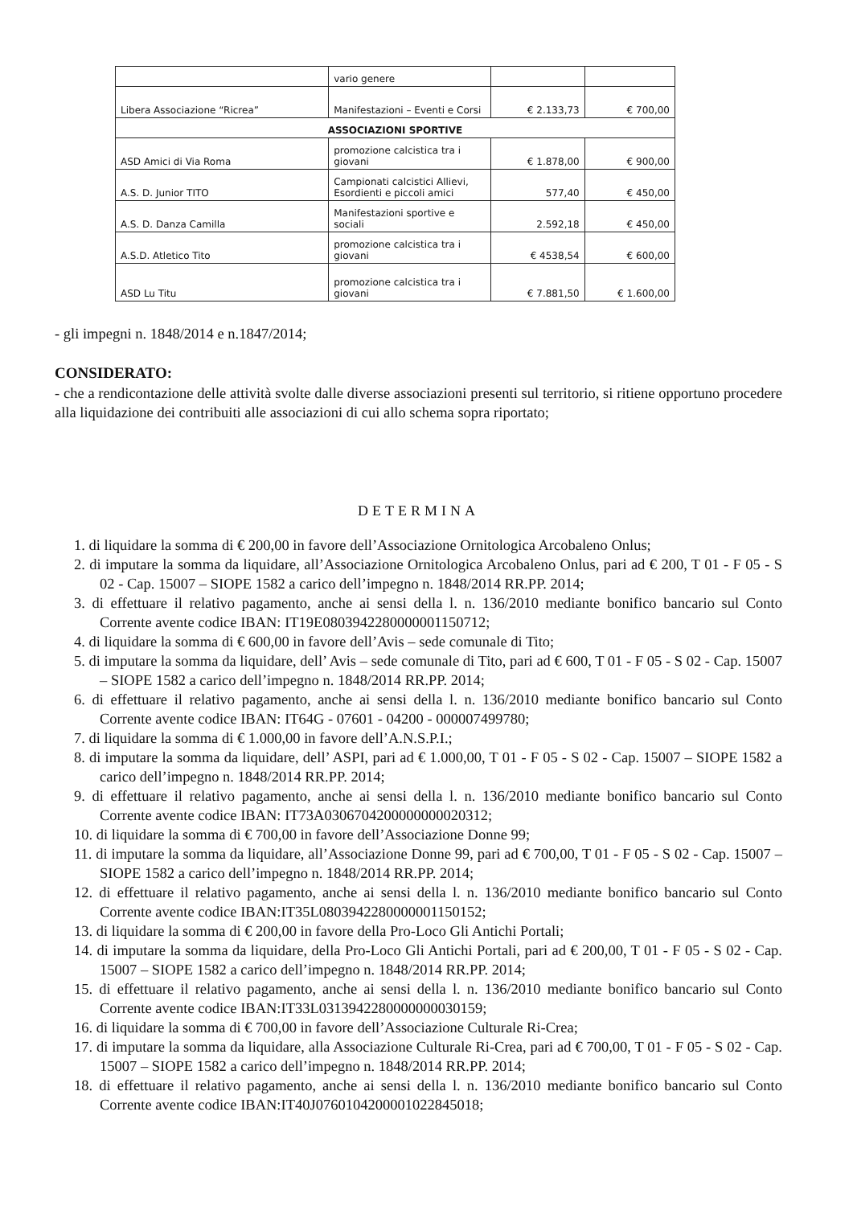| | vario genere | | |
| Libera Associazione “Ricrea” | Manifestazioni – Eventi e Corsi | € 2.133,73 | € 700,00 |
| ASSOCIAZIONI SPORTIVE | | | |
| ASD Amici di Via Roma | promozione calcistica tra i giovani | € 1.878,00 | € 900,00 |
| A.S. D. Junior TITO | Campionati calcistici Allievi, Esordienti e piccoli amici | 577,40 | € 450,00 |
| A.S. D. Danza Camilla | Manifestazioni sportive e sociali | 2.592,18 | € 450,00 |
| A.S.D. Atletico Tito | promozione calcistica tra i giovani | € 4538,54 | € 600,00 |
| ASD Lu Titu | promozione calcistica tra i giovani | € 7.881,50 | € 1.600,00 |
- gli impegni n. 1848/2014 e n.1847/2014;
CONSIDERATO:
- che a rendicontazione delle attività svolte dalle diverse associazioni presenti sul territorio, si ritiene opportuno procedere alla liquidazione dei contribuiti alle associazioni di cui allo schema sopra riportato;
DETERMINA
1. di liquidare la somma di € 200,00 in favore dell’Associazione Ornitologica Arcobaleno Onlus;
2. di imputare la somma da liquidare, all’Associazione Ornitologica Arcobaleno Onlus, pari ad € 200, T 01 - F 05 - S 02 - Cap. 15007 – SIOPE 1582 a carico dell’impegno n. 1848/2014 RR.PP. 2014;
3. di effettuare il relativo pagamento, anche ai sensi della l. n. 136/2010 mediante bonifico bancario sul Conto Corrente avente codice IBAN: IT19E0803942280000001150712;
4. di liquidare la somma di € 600,00 in favore dell’Avis – sede comunale di Tito;
5. di imputare la somma da liquidare, dell’ Avis – sede comunale di Tito, pari ad € 600, T 01 - F 05 - S 02 - Cap. 15007 – SIOPE 1582 a carico dell’impegno n. 1848/2014 RR.PP. 2014;
6. di effettuare il relativo pagamento, anche ai sensi della l. n. 136/2010 mediante bonifico bancario sul Conto Corrente avente codice IBAN: IT64G - 07601 - 04200 - 000007499780;
7. di liquidare la somma di € 1.000,00 in favore dell’A.N.S.P.I.;
8. di imputare la somma da liquidare, dell’ ASPI, pari ad € 1.000,00, T 01 - F 05 - S 02 - Cap. 15007 – SIOPE 1582 a carico dell’impegno n. 1848/2014 RR.PP. 2014;
9. di effettuare il relativo pagamento, anche ai sensi della l. n. 136/2010 mediante bonifico bancario sul Conto Corrente avente codice IBAN: IT73A0306704200000000020312;
10. di liquidare la somma di € 700,00 in favore dell’Associazione Donne 99;
11. di imputare la somma da liquidare, all’Associazione Donne 99, pari ad € 700,00, T 01 - F 05 - S 02 - Cap. 15007 – SIOPE 1582 a carico dell’impegno n. 1848/2014 RR.PP. 2014;
12. di effettuare il relativo pagamento, anche ai sensi della l. n. 136/2010 mediante bonifico bancario sul Conto Corrente avente codice IBAN:IT35L0803942280000001150152;
13. di liquidare la somma di € 200,00 in favore della Pro-Loco Gli Antichi Portali;
14. di imputare la somma da liquidare, della Pro-Loco Gli Antichi Portali, pari ad € 200,00, T 01 - F 05 - S 02 - Cap. 15007 – SIOPE 1582 a carico dell’impegno n. 1848/2014 RR.PP. 2014;
15. di effettuare il relativo pagamento, anche ai sensi della l. n. 136/2010 mediante bonifico bancario sul Conto Corrente avente codice IBAN:IT33L0313942280000000030159;
16. di liquidare la somma di € 700,00 in favore dell’Associazione Culturale Ri-Crea;
17. di imputare la somma da liquidare, alla Associazione Culturale Ri-Crea, pari ad € 700,00, T 01 - F 05 - S 02 - Cap. 15007 – SIOPE 1582 a carico dell’impegno n. 1848/2014 RR.PP. 2014;
18. di effettuare il relativo pagamento, anche ai sensi della l. n. 136/2010 mediante bonifico bancario sul Conto Corrente avente codice IBAN:IT40J0760104200001022845018;